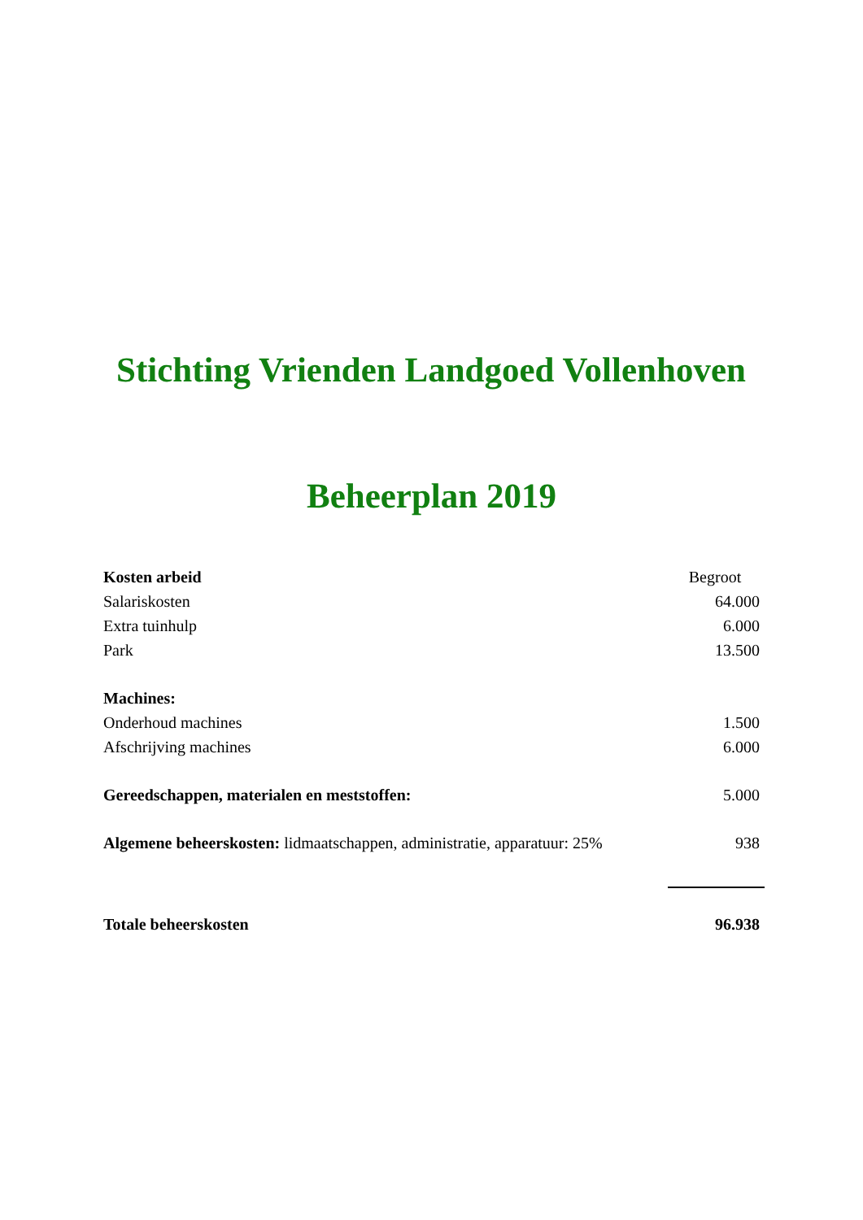Stichting Vrienden Landgoed Vollenhoven
Beheerplan 2019
| Kosten arbeid | Begroot |
| Salariskosten | 64.000 |
| Extra tuinhulp | 6.000 |
| Park | 13.500 |
| Machines: | |
| Onderhoud machines | 1.500 |
| Afschrijving machines | 6.000 |
| Gereedschappen, materialen en meststoffen: | 5.000 |
| Algemene beheerskosten: lidmaatschappen, administratie, apparatuur: 25% | 938 |
| Totale beheerskosten | 96.938 |